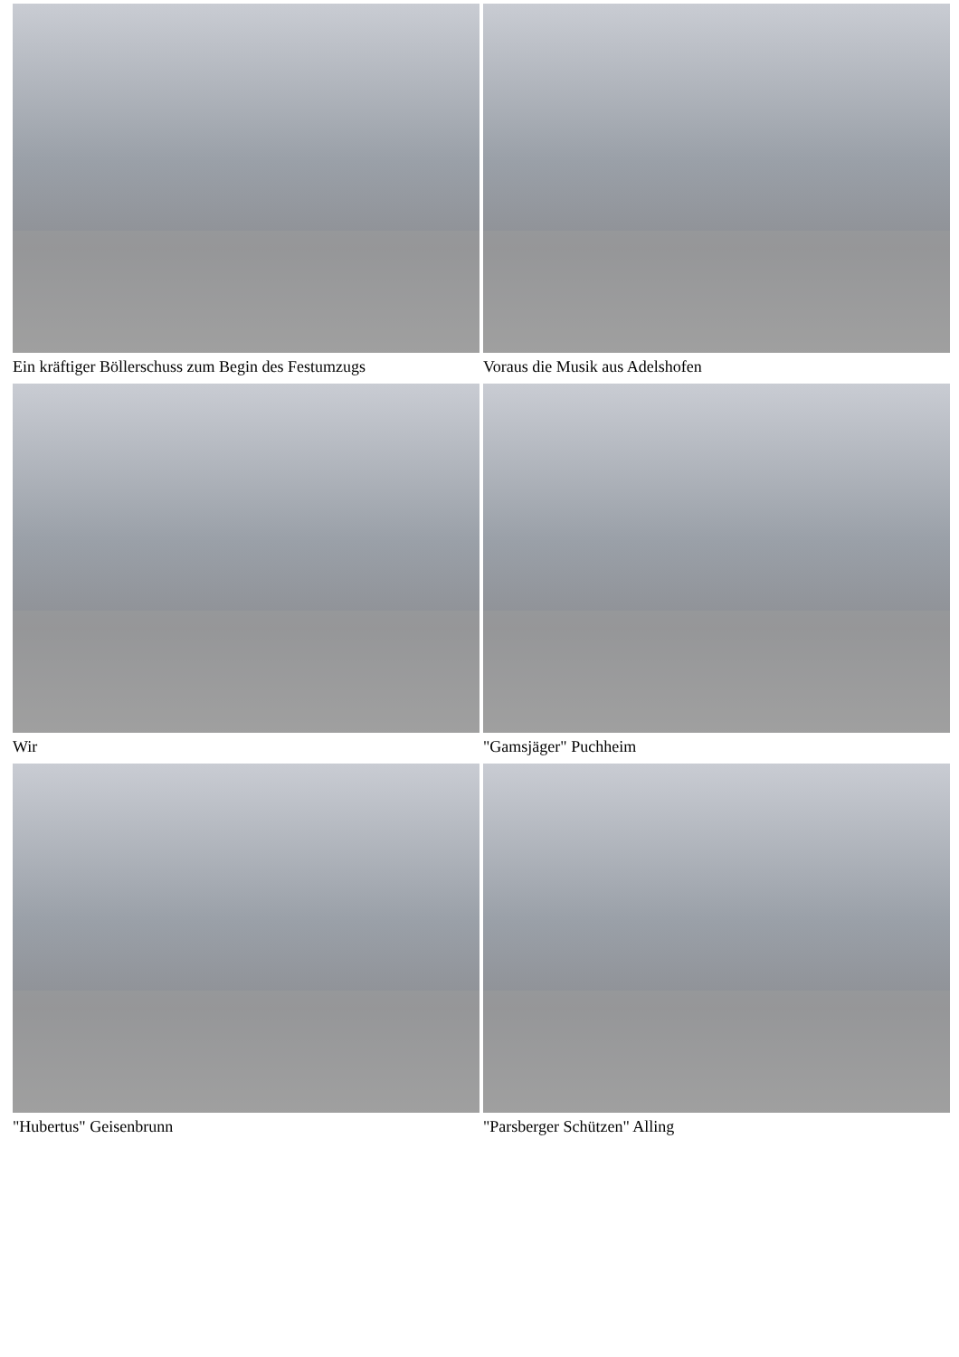Ein kräftiger Böllerschuss zum Begin des Festumzugs
Voraus die Musik aus Adelshofen
Wir
"Gamsjäger" Puchheim
"Hubertus" Geisenbrunn
"Parsberger Schützen" Alling